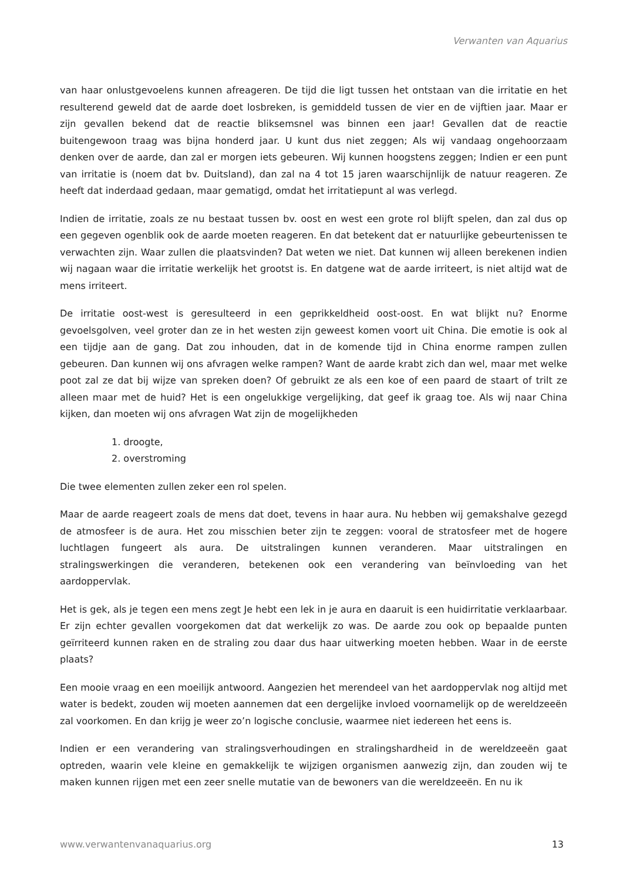Verwanten van Aquarius
van haar onlustgevoelens kunnen afreageren. De tijd die ligt tussen het ontstaan van die irritatie en het resulterend geweld dat de aarde doet losbreken, is gemiddeld tussen de vier en de vijftien jaar. Maar er zijn gevallen bekend dat de reactie bliksemsnel was binnen een jaar! Gevallen dat de reactie buitengewoon traag was bijna honderd jaar. U kunt dus niet zeggen; Als wij vandaag ongehoorzaam denken over de aarde, dan zal er morgen iets gebeuren. Wij kunnen hoogstens zeggen; Indien er een punt van irritatie is (noem dat bv. Duitsland), dan zal na 4 tot 15 jaren waarschijnlijk de natuur reageren. Ze heeft dat inderdaad gedaan, maar gematigd, omdat het irritatiepunt al was verlegd.
Indien de irritatie, zoals ze nu bestaat tussen bv. oost en west een grote rol blijft spelen, dan zal dus op een gegeven ogenblik ook de aarde moeten reageren. En dat betekent dat er natuurlijke gebeurtenissen te verwachten zijn. Waar zullen die plaatsvinden? Dat weten we niet. Dat kunnen wij alleen berekenen indien wij nagaan waar die irritatie werkelijk het grootst is. En datgene wat de aarde irriteert, is niet altijd wat de mens irriteert.
De irritatie oost-west is geresulteerd in een geprikkeldheid oost-oost. En wat blijkt nu? Enorme gevoelsgolven, veel groter dan ze in het westen zijn geweest komen voort uit China. Die emotie is ook al een tijdje aan de gang. Dat zou inhouden, dat in de komende tijd in China enorme rampen zullen gebeuren. Dan kunnen wij ons afvragen welke rampen? Want de aarde krabt zich dan wel, maar met welke poot zal ze dat bij wijze van spreken doen? Of gebruikt ze als een koe of een paard de staart of trilt ze alleen maar met de huid? Het is een ongelukkige vergelijking, dat geef ik graag toe. Als wij naar China kijken, dan moeten wij ons afvragen Wat zijn de mogelijkheden
1. droogte,
2. overstroming
Die twee elementen zullen zeker een rol spelen.
Maar de aarde reageert zoals de mens dat doet, tevens in haar aura. Nu hebben wij gemakshalve gezegd de atmosfeer is de aura. Het zou misschien beter zijn te zeggen: vooral de stratosfeer met de hogere luchtlagen fungeert als aura. De uitstralingen kunnen veranderen. Maar uitstralingen en stralingswerkingen die veranderen, betekenen ook een verandering van beïnvloeding van het aardoppervlak.
Het is gek, als je tegen een mens zegt Je hebt een lek in je aura en daaruit is een huidirritatie verklaarbaar. Er zijn echter gevallen voorgekomen dat dat werkelijk zo was. De aarde zou ook op bepaalde punten geïrriteerd kunnen raken en de straling zou daar dus haar uitwerking moeten hebben. Waar in de eerste plaats?
Een mooie vraag en een moeilijk antwoord. Aangezien het merendeel van het aardoppervlak nog altijd met water is bedekt, zouden wij moeten aannemen dat een dergelijke invloed voornamelijk op de wereldzeeën zal voorkomen. En dan krijg je weer zo’n logische conclusie, waarmee niet iedereen het eens is.
Indien er een verandering van stralingsverhoudingen en stralingshardheid in de wereldzeeën gaat optreden, waarin vele kleine en gemakkelijk te wijzigen organismen aanwezig zijn, dan zouden wij te maken kunnen rijgen met een zeer snelle mutatie van de bewoners van die wereldzeeën. En nu ik
www.verwantenvanaquarius.org 13